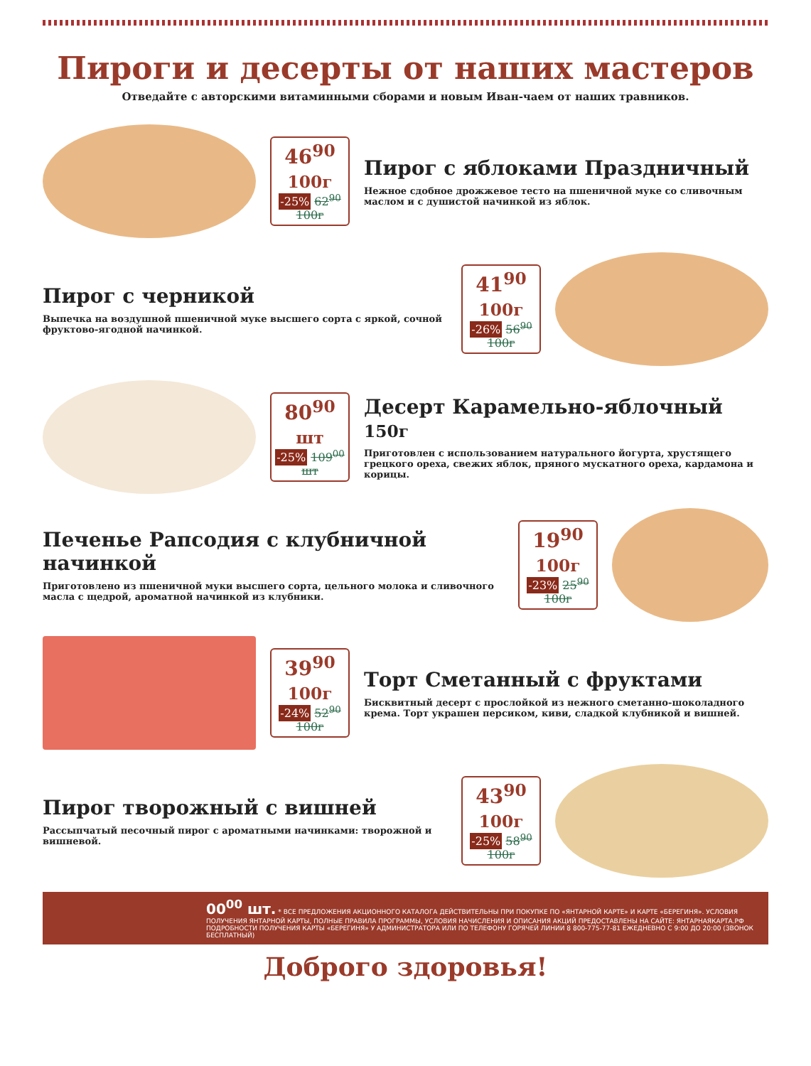Пироги и десерты от наших мастеров
Отведайте с авторскими витаминными сборами и новым Иван-чаем от наших травников.
46<sup>90</sup> 100г
-25% 62<sup>90</sup> 100г
Пирог с яблоками Праздничный
Нежное сдобное дрожжевое тесто на пшеничной муке со сливочным маслом и с душистой начинкой из яблок.
Пирог с черникой
Выпечка на воздушной пшеничной муке высшего сорта с яркой, сочной фруктово-ягодной начинкой.
41<sup>90</sup> 100г
-26% 56<sup>90</sup> 100г
80<sup>90</sup> шт
-25% 109<sup>00</sup> шт
Десерт Карамельно-яблочный 150г
Приготовлен с использованием натурального йогурта, хрустящего грецкого ореха, свежих яблок, пряного мускатного ореха, кардамона и корицы.
Печенье Рапсодия с клубничной начинкой
Приготовлено из пшеничной муки высшего сорта, цельного молока и сливочного масла с щедрой, ароматной начинкой из клубники.
19<sup>90</sup> 100г
-23% 25<sup>90</sup> 100г
39<sup>90</sup> 100г
-24% 52<sup>90</sup> 100г
Торт Сметанный с фруктами
Бисквитный десерт с прослойкой из нежного сметанно-шоколадного крема. Торт украшен персиком, киви, сладкой клубникой и вишней.
Пирог творожный с вишней
Рассыпчатый песочный пирог с ароматными начинками: творожной и вишневой.
43<sup>90</sup> 100г
-25% 58<sup>90</sup> 100г
00<sup>00</sup> шт. * ВСЕ ПРЕДЛОЖЕНИЯ АКЦИОННОГО КАТАЛОГА ДЕЙСТВИТЕЛЬНЫ ПРИ ПОКУПКЕ ПО «ЯНТАРНОЙ КАРТЕ» И КАРТЕ «БЕРЕГИНЯ». УСЛОВИЯ ПОЛУЧЕНИЯ ЯНТАРНОЙ КАРТЫ, ПОЛНЫЕ ПРАВИЛА ПРОГРАММЫ, УСЛОВИЯ НАЧИСЛЕНИЯ И ОПИСАНИЯ АКЦИЙ ПРЕДОСТАВЛЕНЫ НА САЙТЕ: ЯНТАРНАЯКАРТА.РФ
ПОДРОБНОСТИ ПОЛУЧЕНИЯ КАРТЫ «БЕРЕГИНЯ» У АДМИНИСТРАТОРА ИЛИ ПО ТЕЛЕФОНУ ГОРЯЧЕЙ ЛИНИИ 8 800-775-77-81 ЕЖЕДНЕВНО С 9:00 ДО 20:00 (ЗВОНОК БЕСПЛАТНЫЙ)
Доброго здоровья!